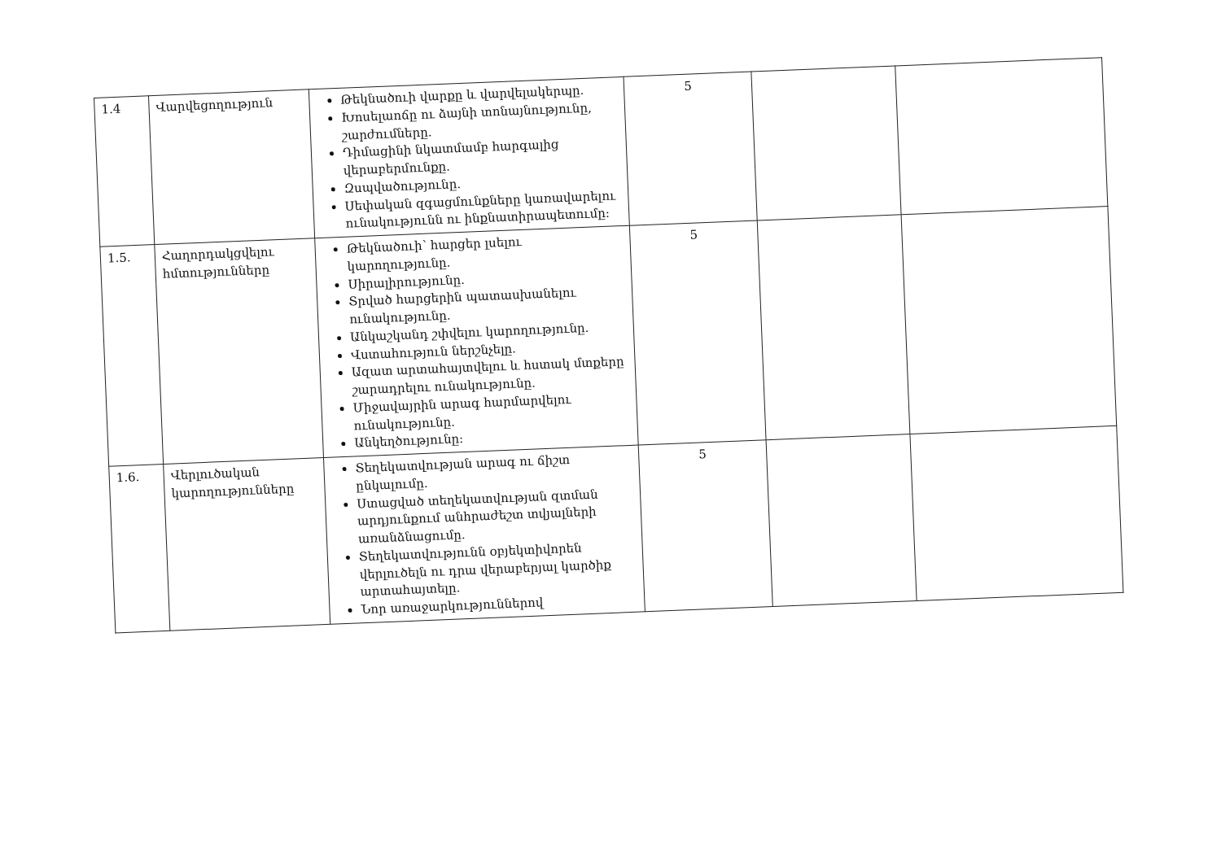| 1.4 | Վարվեցողություն | Թեկնածուի վարքը և վարվելակերպը. Խոսելաոճը ու ձայնի տոնայնությունը, շարժումները. Դիմացինի նկատմամբ հարգալից վերաբերմունքը. Զսպվածությունը. Սեփական զգացմունքները կառավարելու ունակությունն ու ինքնատիրապետումը: | 5 | | |
| 1.5. | Հաղորդակցվելու հմտությունները | Թեկնածուի՝ հարցեր լսելու կարողությունը. Սիրալիրությունը. Տրված հարցերին պատասխանելու ունակությունը. Անկաշկանդ շփվելու կարողությունը. Վստահություն ներշնչելը. Ազատ արտահայտվելու և հստակ մտքերը շարադրելու ունակությունը. Միջավայրին արագ հարմարվելու ունակությունը. Անկեղծությունը: | 5 | | |
| 1.6. | Վերլուծական կարողությունները | Տեղեկատվության արագ ու ճիշտ ընկալումը. Ստացված տեղեկատվության զտման արդյունքում անհրաժեշտ տվյալների առանձնացումը. Տեղեկատվությունն օբյեկտիվորեն վերլուծելն ու դրա վերաբերյալ կարծիք արտահայտելը. Նոր առաջարկություններով | 5 | | |